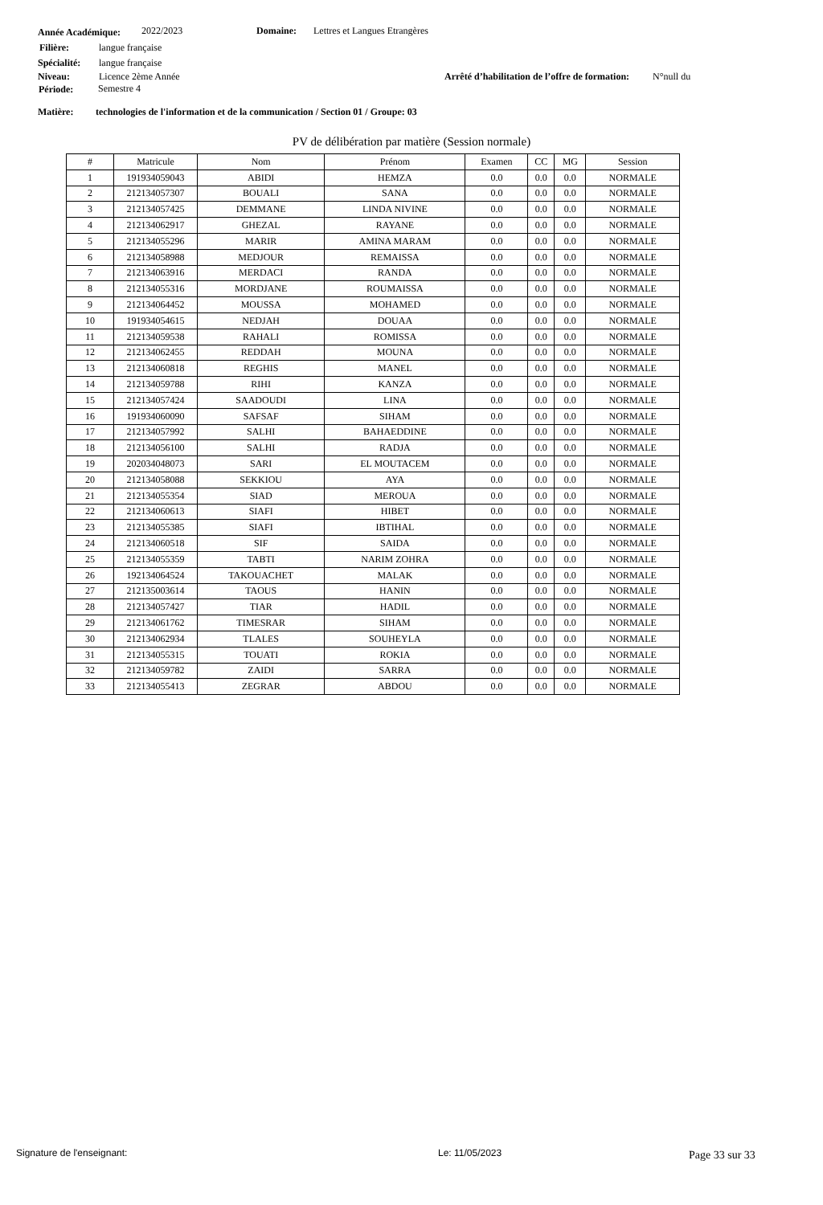Année Académique: 2022/2023 Domaine: Lettres et Langues Etrangères
Filière: langue française
Spécialité: langue française
Niveau: Licence 2ème Année Arrêté d’habilitation de l’offre de formation: N°null du
Période: Semestre 4
Matière: technologies de l'information et de la communication / Section 01 / Groupe: 03
PV de délibération par matière (Session normale)
| # | Matricule | Nom | Prénom | Examen | CC | MG | Session |
| --- | --- | --- | --- | --- | --- | --- | --- |
| 1 | 191934059043 | ABIDI | HEMZA | 0.0 | 0.0 | 0.0 | NORMALE |
| 2 | 212134057307 | BOUALI | SANA | 0.0 | 0.0 | 0.0 | NORMALE |
| 3 | 212134057425 | DEMMANE | LINDA NIVINE | 0.0 | 0.0 | 0.0 | NORMALE |
| 4 | 212134062917 | GHEZAL | RAYANE | 0.0 | 0.0 | 0.0 | NORMALE |
| 5 | 212134055296 | MARIR | AMINA MARAM | 0.0 | 0.0 | 0.0 | NORMALE |
| 6 | 212134058988 | MEDJOUR | REMAISSA | 0.0 | 0.0 | 0.0 | NORMALE |
| 7 | 212134063916 | MERDACI | RANDA | 0.0 | 0.0 | 0.0 | NORMALE |
| 8 | 212134055316 | MORDJANE | ROUMAISSA | 0.0 | 0.0 | 0.0 | NORMALE |
| 9 | 212134064452 | MOUSSA | MOHAMED | 0.0 | 0.0 | 0.0 | NORMALE |
| 10 | 191934054615 | NEDJAH | DOUAA | 0.0 | 0.0 | 0.0 | NORMALE |
| 11 | 212134059538 | RAHALI | ROMISSA | 0.0 | 0.0 | 0.0 | NORMALE |
| 12 | 212134062455 | REDDAH | MOUNA | 0.0 | 0.0 | 0.0 | NORMALE |
| 13 | 212134060818 | REGHIS | MANEL | 0.0 | 0.0 | 0.0 | NORMALE |
| 14 | 212134059788 | RIHI | KANZA | 0.0 | 0.0 | 0.0 | NORMALE |
| 15 | 212134057424 | SAADOUDI | LINA | 0.0 | 0.0 | 0.0 | NORMALE |
| 16 | 191934060090 | SAFSAF | SIHAM | 0.0 | 0.0 | 0.0 | NORMALE |
| 17 | 212134057992 | SALHI | BAHAEDDINE | 0.0 | 0.0 | 0.0 | NORMALE |
| 18 | 212134056100 | SALHI | RADJA | 0.0 | 0.0 | 0.0 | NORMALE |
| 19 | 202034048073 | SARI | EL MOUTACEM | 0.0 | 0.0 | 0.0 | NORMALE |
| 20 | 212134058088 | SEKKIOU | AYA | 0.0 | 0.0 | 0.0 | NORMALE |
| 21 | 212134055354 | SIAD | MEROUA | 0.0 | 0.0 | 0.0 | NORMALE |
| 22 | 212134060613 | SIAFI | HIBET | 0.0 | 0.0 | 0.0 | NORMALE |
| 23 | 212134055385 | SIAFI | IBTIHAL | 0.0 | 0.0 | 0.0 | NORMALE |
| 24 | 212134060518 | SIF | SAIDA | 0.0 | 0.0 | 0.0 | NORMALE |
| 25 | 212134055359 | TABTI | NARIM ZOHRA | 0.0 | 0.0 | 0.0 | NORMALE |
| 26 | 192134064524 | TAKOUACHET | MALAK | 0.0 | 0.0 | 0.0 | NORMALE |
| 27 | 212135003614 | TAOUS | HANIN | 0.0 | 0.0 | 0.0 | NORMALE |
| 28 | 212134057427 | TIAR | HADIL | 0.0 | 0.0 | 0.0 | NORMALE |
| 29 | 212134061762 | TIMESRAR | SIHAM | 0.0 | 0.0 | 0.0 | NORMALE |
| 30 | 212134062934 | TLALES | SOUHEYLA | 0.0 | 0.0 | 0.0 | NORMALE |
| 31 | 212134055315 | TOUATI | ROKIA | 0.0 | 0.0 | 0.0 | NORMALE |
| 32 | 212134059782 | ZAIDI | SARRA | 0.0 | 0.0 | 0.0 | NORMALE |
| 33 | 212134055413 | ZEGRAR | ABDOU | 0.0 | 0.0 | 0.0 | NORMALE |
Signature de l'enseignant: Le: 11/05/2023 Page 33 sur 33